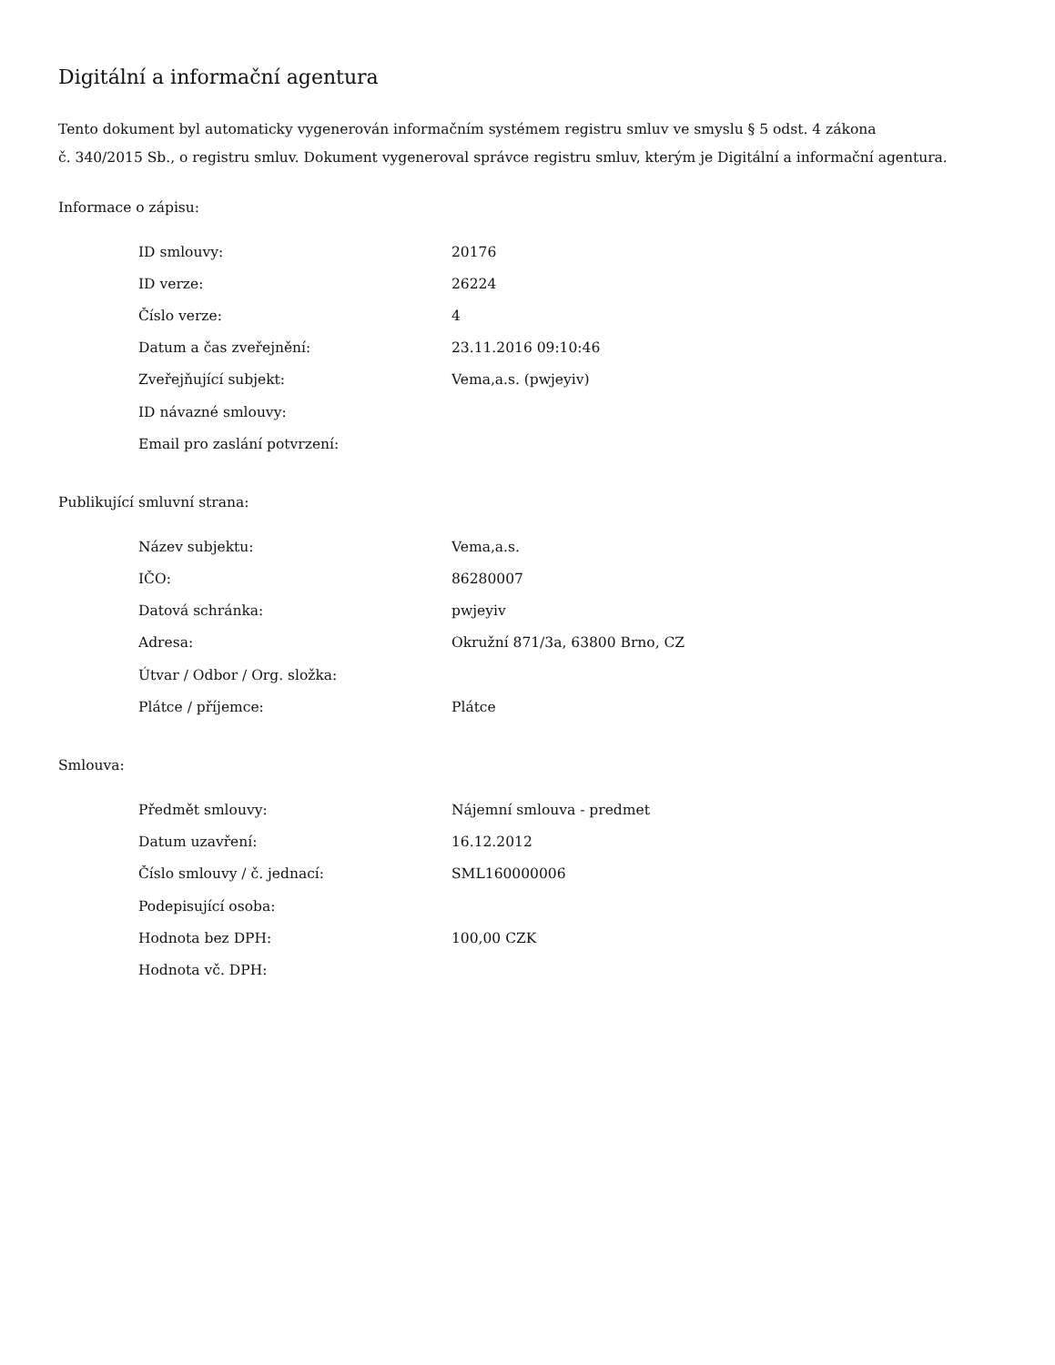Digitální a informační agentura
Tento dokument byl automaticky vygenerován informačním systémem registru smluv ve smyslu § 5 odst. 4 zákona
č. 340/2015 Sb., o registru smluv. Dokument vygeneroval správce registru smluv, kterým je Digitální a informační agentura.
Informace o zápisu:
| ID smlouvy: | 20176 |
| ID verze: | 26224 |
| Číslo verze: | 4 |
| Datum a čas zveřejnění: | 23.11.2016 09:10:46 |
| Zveřejňující subjekt: | Vema,a.s. (pwjeyiv) |
| ID návazné smlouvy: | |
| Email pro zaslání potvrzení: | |
Publikující smluvní strana:
| Název subjektu: | Vema,a.s. |
| IČO: | 86280007 |
| Datová schránka: | pwjeyiv |
| Adresa: | Okružní 871/3a, 63800 Brno, CZ |
| Útvar / Odbor / Org. složka: | |
| Plátce / příjemce: | Plátce |
Smlouva:
| Předmět smlouvy: | Nájemní smlouva - predmet |
| Datum uzavření: | 16.12.2012 |
| Číslo smlouvy / č. jednací: | SML160000006 |
| Podepisující osoba: | |
| Hodnota bez DPH: | 100,00 CZK |
| Hodnota vč. DPH: | |